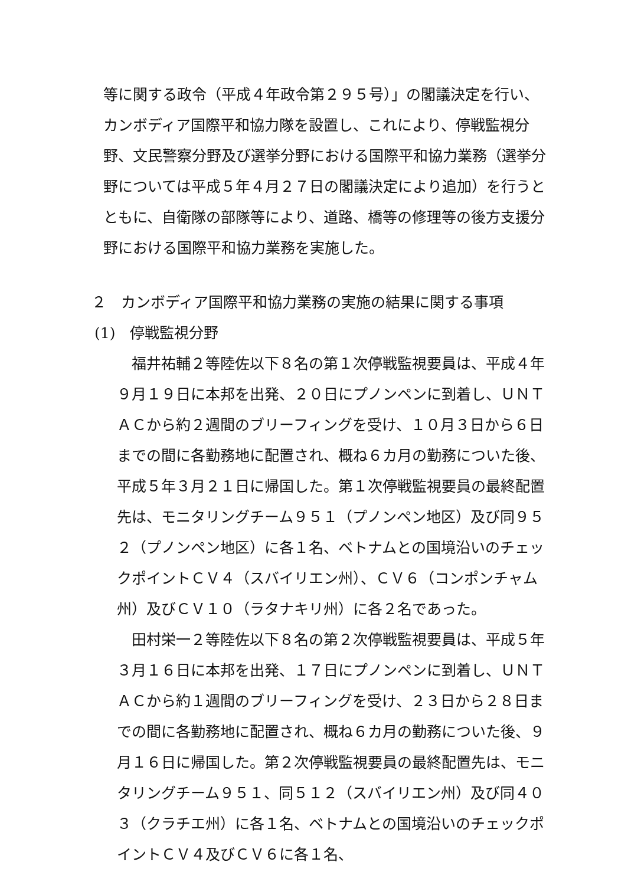等に関する政令（平成４年政令第２９５号）」の閣議決定を行い、カンボディア国際平和協力隊を設置し、これにより、停戦監視分野、文民警察分野及び選挙分野における国際平和協力業務（選挙分野については平成５年４月２７日の閣議決定により追加）を行うとともに、自衛隊の部隊等により、道路、橋等の修理等の後方支援分野における国際平和協力業務を実施した。
２　カンボディア国際平和協力業務の実施の結果に関する事項
(1)　停戦監視分野
福井祐輔２等陸佐以下８名の第１次停戦監視要員は、平成４年９月１９日に本邦を出発、２０日にプノンペンに到着し、ＵＮＴＡＣから約２週間のブリーフィングを受け、１０月３日から６日までの間に各勤務地に配置され、概ね６カ月の勤務についた後、平成５年３月２１日に帰国した。第１次停戦監視要員の最終配置先は、モニタリングチーム９５１（プノンペン地区）及び同９５２（プノンペン地区）に各１名、ベトナムとの国境沿いのチェックポイントＣＶ４（スバイリエン州）、ＣＶ６（コンポンチャム州）及びＣＶ１０（ラタナキリ州）に各２名であった。
田村栄一２等陸佐以下８名の第２次停戦監視要員は、平成５年３月１６日に本邦を出発、１７日にプノンペンに到着し、ＵＮＴＡＣから約１週間のブリーフィングを受け、２３日から２８日までの間に各勤務地に配置され、概ね６カ月の勤務についた後、９月１６日に帰国した。第２次停戦監視要員の最終配置先は、モニタリングチーム９５１、同５１２（スバイリエン州）及び同４０３（クラチエ州）に各１名、ベトナムとの国境沿いのチェックポイントＣＶ４及びＣＶ６に各１名、